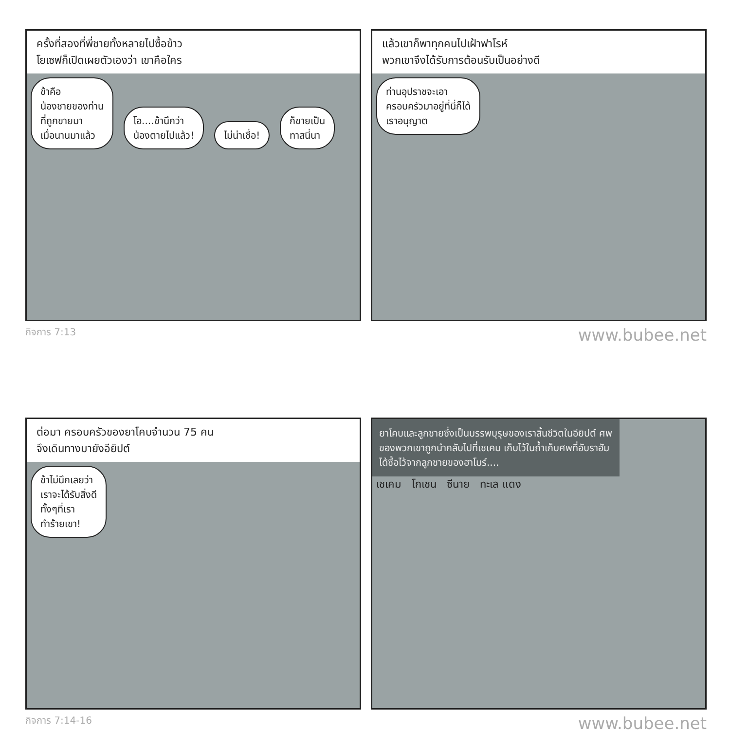ครั้งที่สองที่พี่ชายทั้งหลายไปซื้อข้าว
โยเซฟก็เปิดเผยตัวเองว่า เขาคือใคร
ข้าคือ
น้องชายของท่าน
ที่ถูกขายมา
เมื่อนานมาแล้ว
โอ....ข้านึกว่า
น้องตายไปแล้ว!
ไม่น่าเชื่อ!
ก็ขายเป็น
ทาสนี่นา
แล้วเขาก็พาทุกคนไปเฝ้าฟาโรห์
พวกเขาจึงได้รับการต้อนรับเป็นอย่างดี
ท่านอุปราชจะเอา
ครอบครัวมาอยู่ที่นี่ก็ได้
เราอนุญาต
กิจการ 7:13 www.bubee.net
ต่อมา ครอบครัวของยาโคบจำนวน 75 คน
จึงเดินทางมายังอียิปต์
ข้าไม่นึกเลยว่า
เราจะได้รับสิ่งดี
ทั้งๆที่เรา
ทำร้ายเขา!
ยาโคบและลูกชายซึ่งเป็นบรรพบุรุษของเราสิ้นชีวิตในอียิปต์ ศพของพวกเขาถูกนำกลับไปที่เชเคม เก็บไว้ในถ้ำเก็บศพที่อับราฮัมได้ซื้อไว้จากลูกชายของฮาโมร์....
เชเคม โกเชน ซีนาย ทะเล แดง
กิจการ 7:14-16 www.bubee.net